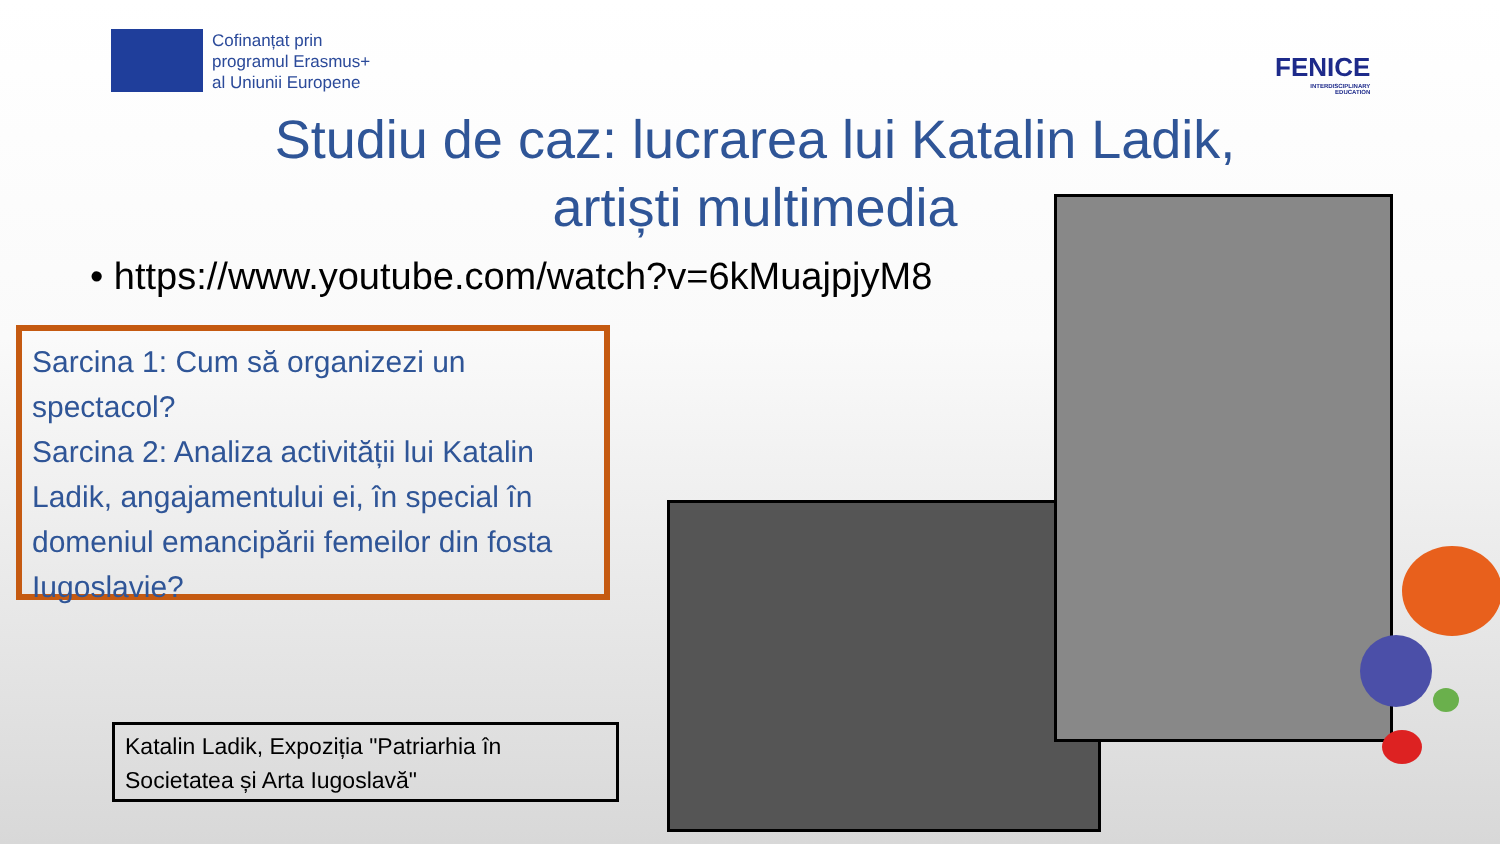Cofinanțat prin
programul Erasmus+
al Uniunii Europene
FENICE
INTERDISCIPLINARY
EDUCATION
Studiu de caz: lucrarea lui Katalin Ladik, artiști multimedia
• https://www.youtube.com/watch?v=6kMuajpjyM8
Sarcina 1: Cum să organizezi un spectacol?
Sarcina 2: Analiza activității lui Katalin Ladik, angajamentului ei, în special în domeniul emancipării femeilor din fosta Iugoslavie?
Katalin Ladik, Expoziția "Patriarhia în Societatea și Arta Iugoslavă"